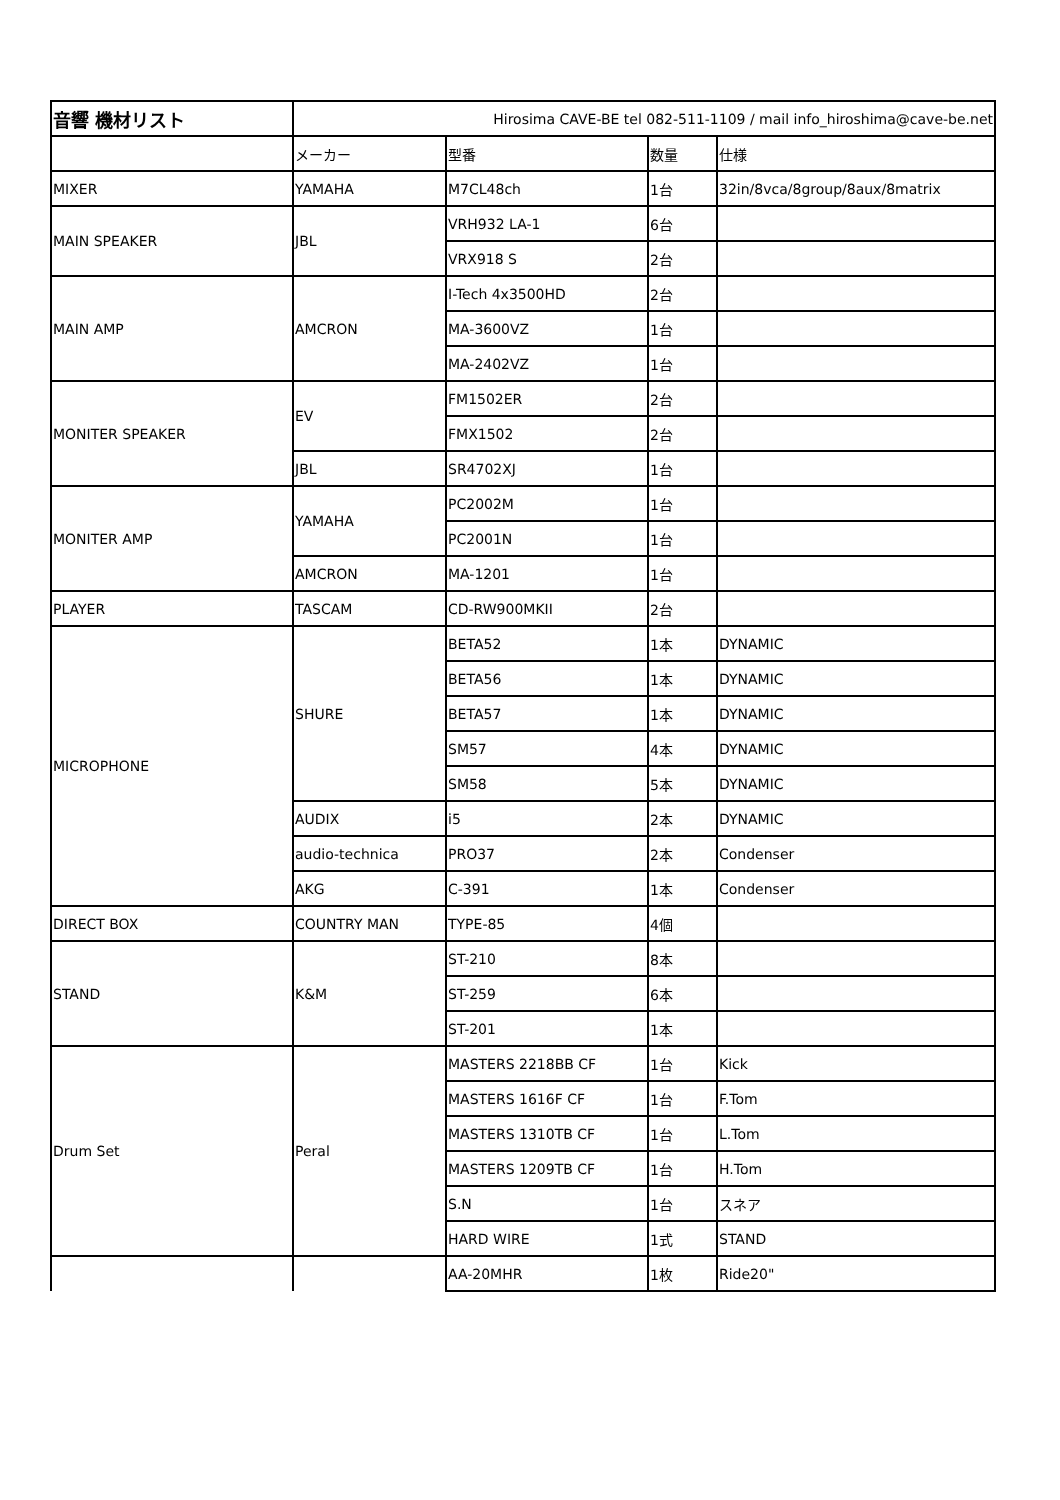| 音響 機材リスト | Hirosima CAVE-BE tel 082-511-1109 / mail info_hiroshima@cave-be.net | | | |
| | メーカー | 型番 | 数量 | 仕様 |
| MIXER | YAMAHA | M7CL48ch | 1台 | 32in/8vca/8group/8aux/8matrix |
| MAIN SPEAKER | JBL | VRH932 LA-1 | 6台 | |
| | | VRX918 S | 2台 | |
| MAIN AMP | AMCRON | I-Tech 4x3500HD | 2台 | |
| | | MA-3600VZ | 1台 | |
| | | MA-2402VZ | 1台 | |
| MONITER SPEAKER | EV | FM1502ER | 2台 | |
| | | FMX1502 | 2台 | |
| | JBL | SR4702XJ | 1台 | |
| MONITER AMP | YAMAHA | PC2002M | 1台 | |
| | | PC2001N | 1台 | |
| | AMCRON | MA-1201 | 1台 | |
| PLAYER | TASCAM | CD-RW900MKII | 2台 | |
| MICROPHONE | SHURE | BETA52 | 1本 | DYNAMIC |
| | | BETA56 | 1本 | DYNAMIC |
| | | BETA57 | 1本 | DYNAMIC |
| | | SM57 | 4本 | DYNAMIC |
| | | SM58 | 5本 | DYNAMIC |
| | AUDIX | i5 | 2本 | DYNAMIC |
| | audio-technica | PRO37 | 2本 | Condenser |
| | AKG | C-391 | 1本 | Condenser |
| DIRECT BOX | COUNTRY MAN | TYPE-85 | 4個 | |
| STAND | K&M | ST-210 | 8本 | |
| | | ST-259 | 6本 | |
| | | ST-201 | 1本 | |
| Drum Set | Peral | MASTERS 2218BB CF | 1台 | Kick |
| | | MASTERS 1616F CF | 1台 | F.Tom |
| | | MASTERS 1310TB CF | 1台 | L.Tom |
| | | MASTERS 1209TB CF | 1台 | H.Tom |
| | | S.N | 1台 | スネア |
| | | HARD WIRE | 1式 | STAND |
| | | AA-20MHR | 1枚 | Ride20" |